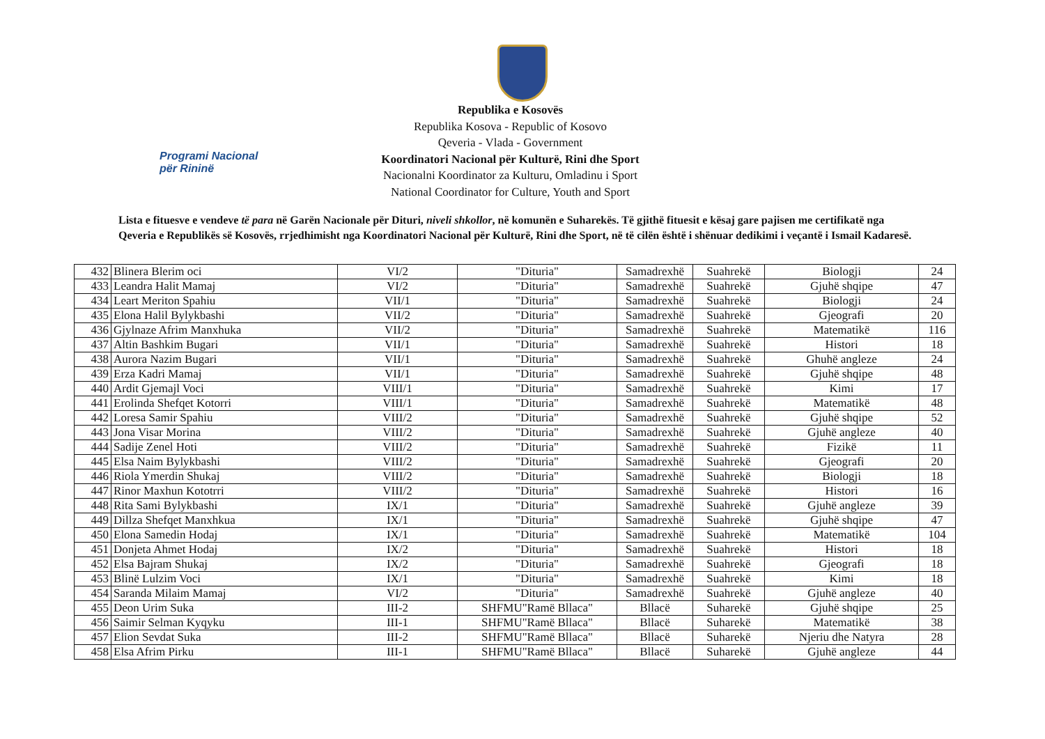Programi Nacional
për Rininë
Republika e Kosovës
Republika Kosova - Republic of Kosovo
Qeveria - Vlada - Government
Koordinatori Nacional për Kulturë, Rini dhe Sport
Nacionalni Koordinator za Kulturu, Omladinu i Sport
National Coordinator for Culture, Youth and Sport
Lista e fituesve e vendeve të para në Garën Nacionale për Dituri, niveli shkollor, në komunën e Suharekës. Të gjithë fituesit e kësaj gare pajisen me certifikatë nga Qeveria e Republikës së Kosovës, rrjedhimisht nga Koordinatori Nacional për Kulturë, Rini dhe Sport, në të cilën është i shënuar dedikimi i veçantë i Ismail Kadaresë.
| 432 | Blinera Blerim oci | VI/2 | "Dituria" | Samadrexhë | Suahrekë | Biologji | 24 |
| 433 | Leandra Halit Mamaj | VI/2 | "Dituria" | Samadrexhë | Suahrekë | Gjuhë shqipe | 47 |
| 434 | Leart Meriton Spahiu | VII/1 | "Dituria" | Samadrexhë | Suahrekë | Biologji | 24 |
| 435 | Elona Halil Bylykbashi | VII/2 | "Dituria" | Samadrexhë | Suahrekë | Gjeografi | 20 |
| 436 | Gjylnaze Afrim Manxhuka | VII/2 | "Dituria" | Samadrexhë | Suahrekë | Matematikë | 116 |
| 437 | Altin Bashkim Bugari | VII/1 | "Dituria" | Samadrexhë | Suahrekë | Histori | 18 |
| 438 | Aurora Nazim Bugari | VII/1 | "Dituria" | Samadrexhë | Suahrekë | Ghuhë angleze | 24 |
| 439 | Erza Kadri Mamaj | VII/1 | "Dituria" | Samadrexhë | Suahrekë | Gjuhë shqipe | 48 |
| 440 | Ardit Gjemajl Voci | VIII/1 | "Dituria" | Samadrexhë | Suahrekë | Kimi | 17 |
| 441 | Erolinda Shefqet Kotorri | VIII/1 | "Dituria" | Samadrexhë | Suahrekë | Matematikë | 48 |
| 442 | Loresa Samir Spahiu | VIII/2 | "Dituria" | Samadrexhë | Suahrekë | Gjuhë shqipe | 52 |
| 443 | Jona Visar Morina | VIII/2 | "Dituria" | Samadrexhë | Suahrekë | Gjuhë angleze | 40 |
| 444 | Sadije Zenel Hoti | VIII/2 | "Dituria" | Samadrexhë | Suahrekë | Fizikë | 11 |
| 445 | Elsa Naim Bylykbashi | VIII/2 | "Dituria" | Samadrexhë | Suahrekë | Gjeografi | 20 |
| 446 | Riola Ymerdin Shukaj | VIII/2 | "Dituria" | Samadrexhë | Suahrekë | Biologji | 18 |
| 447 | Rinor Maxhun Kototrri | VIII/2 | "Dituria" | Samadrexhë | Suahrekë | Histori | 16 |
| 448 | Rita Sami Bylykbashi | IX/1 | "Dituria" | Samadrexhë | Suahrekë | Gjuhë angleze | 39 |
| 449 | Dillza Shefqet Manxhkua | IX/1 | "Dituria" | Samadrexhë | Suahrekë | Gjuhë shqipe | 47 |
| 450 | Elona Samedin Hodaj | IX/1 | "Dituria" | Samadrexhë | Suahrekë | Matematikë | 104 |
| 451 | Donjeta Ahmet Hodaj | IX/2 | "Dituria" | Samadrexhë | Suahrekë | Histori | 18 |
| 452 | Elsa Bajram Shukaj | IX/2 | "Dituria" | Samadrexhë | Suahrekë | Gjeografi | 18 |
| 453 | Blinë Lulzim Voci | IX/1 | "Dituria" | Samadrexhë | Suahrekë | Kimi | 18 |
| 454 | Saranda Milaim Mamaj | VI/2 | "Dituria" | Samadrexhë | Suahrekë | Gjuhë angleze | 40 |
| 455 | Deon Urim Suka | III-2 | SHFMU"Ramë Bllaca" | Bllacë | Suharekë | Gjuhë shqipe | 25 |
| 456 | Saimir Selman Kyqyku | III-1 | SHFMU"Ramë Bllaca" | Bllacë | Suharekë | Matematikë | 38 |
| 457 | Elion Sevdat Suka | III-2 | SHFMU"Ramë Bllaca" | Bllacë | Suharekë | Njeriu dhe Natyra | 28 |
| 458 | Elsa Afrim Pirku | III-1 | SHFMU"Ramë Bllaca" | Bllacë | Suharekë | Gjuhë angleze | 44 |